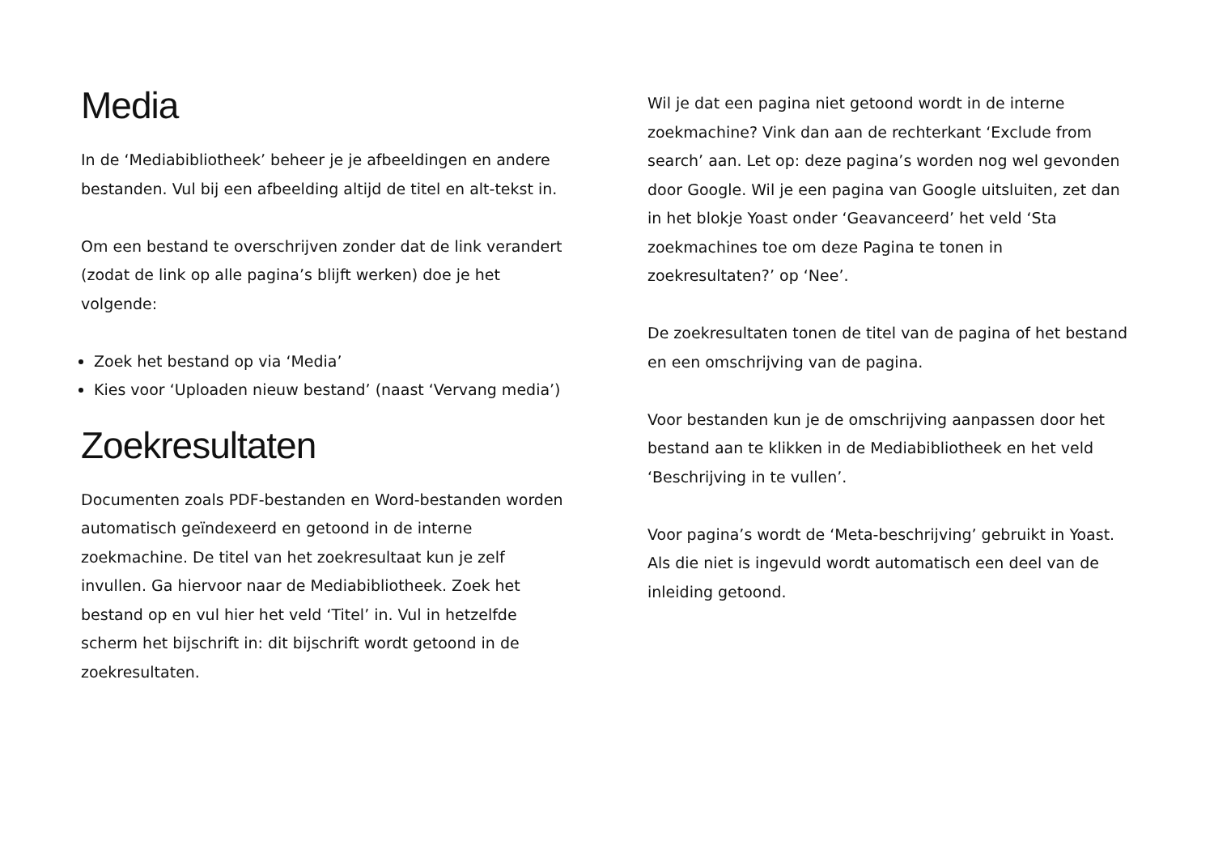Media
In de ‘Mediabibliotheek’ beheer je je afbeeldingen en andere bestanden. Vul bij een afbeelding altijd de titel en alt-tekst in.
Om een bestand te overschrijven zonder dat de link verandert (zodat de link op alle pagina’s blijft werken) doe je het volgende:
Zoek het bestand op via ‘Media’
Kies voor ‘Uploaden nieuw bestand’ (naast ‘Vervang media’)
Zoekresultaten
Documenten zoals PDF-bestanden en Word-bestanden worden automatisch geïndexeerd en getoond in de interne zoekmachine. De titel van het zoekresultaat kun je zelf invullen. Ga hiervoor naar de Mediabibliotheek. Zoek het bestand op en vul hier het veld ‘Titel’ in. Vul in hetzelfde scherm het bijschrift in: dit bijschrift wordt getoond in de zoekresultaten.
Wil je dat een pagina niet getoond wordt in de interne zoekmachine? Vink dan aan de rechterkant ‘Exclude from search’ aan. Let op: deze pagina’s worden nog wel gevonden door Google. Wil je een pagina van Google uitsluiten, zet dan in het blokje Yoast onder ‘Geavanceerd’ het veld ‘Sta zoekmachines toe om deze Pagina te tonen in zoekresultaten?’ op ‘Nee’.
De zoekresultaten tonen de titel van de pagina of het bestand en een omschrijving van de pagina.
Voor bestanden kun je de omschrijving aanpassen door het bestand aan te klikken in de Mediabibliotheek en het veld ‘Beschrijving in te vullen’.
Voor pagina’s wordt de ‘Meta-beschrijving’ gebruikt in Yoast. Als die niet is ingevuld wordt automatisch een deel van de inleiding getoond.